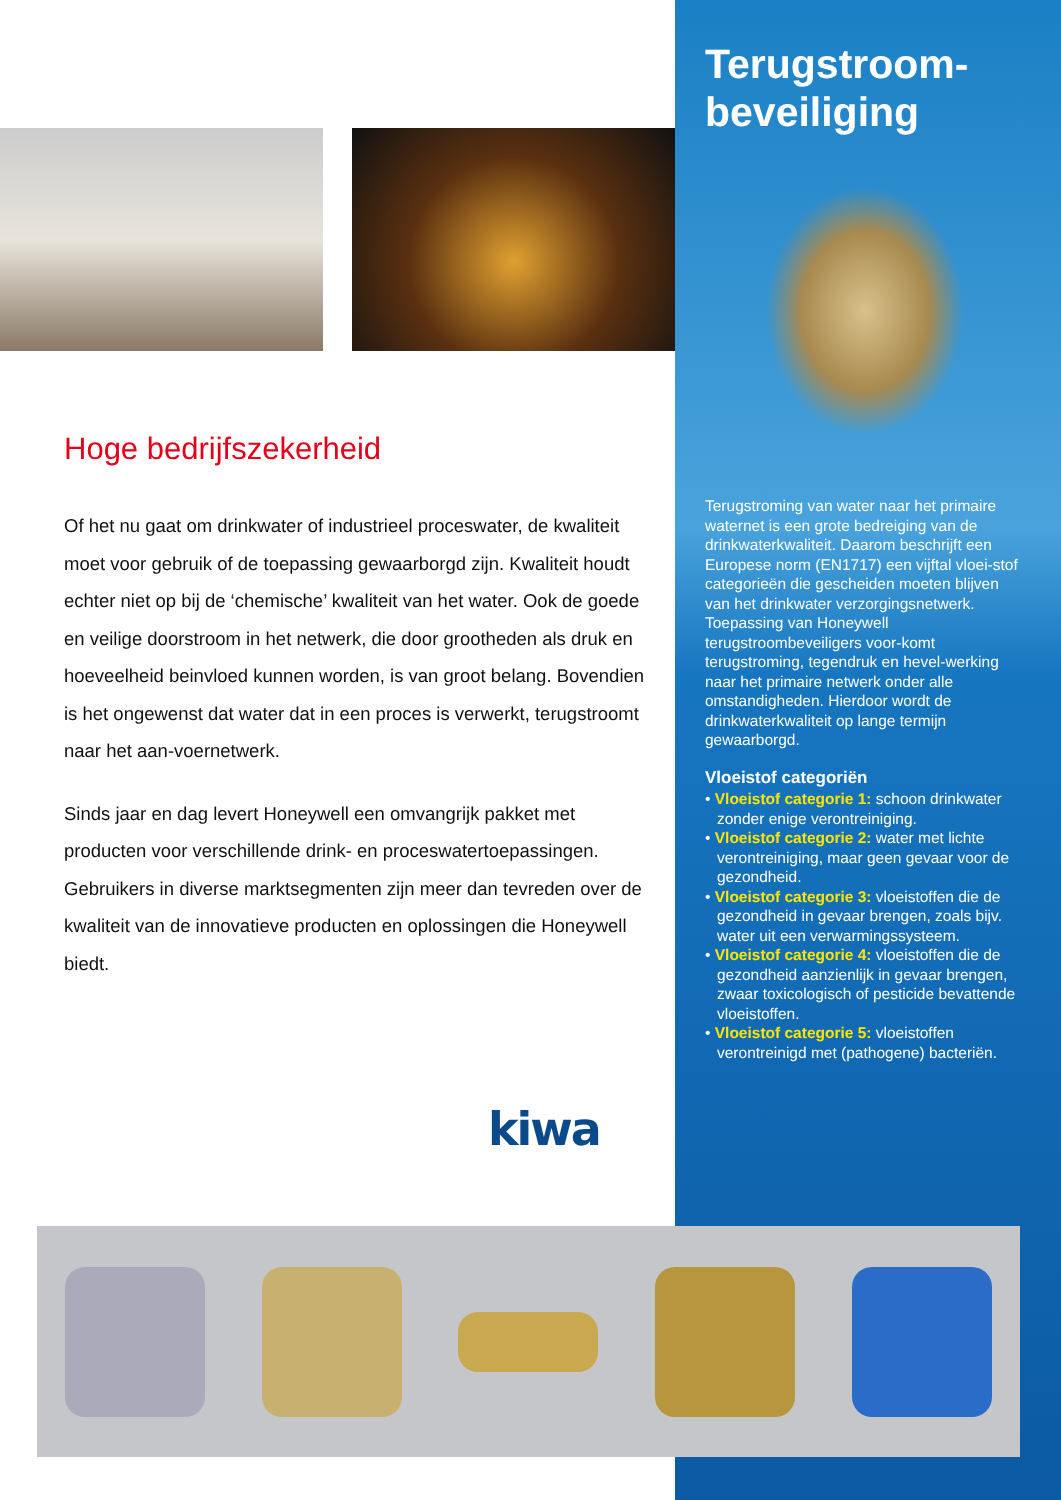Hoge bedrijfszekerheid
Of het nu gaat om drinkwater of industrieel proceswater, de kwaliteit moet voor gebruik of de toepassing gewaarborgd zijn. Kwaliteit houdt echter niet op bij de ‘chemische’ kwaliteit van het water. Ook de goede en veilige doorstroom in het netwerk, die door grootheden als druk en hoeveelheid beinvloed kunnen worden, is van groot belang. Bovendien is het ongewenst dat water dat in een proces is verwerkt, terugstroomt naar het aan-voernetwerk.
Sinds jaar en dag levert Honeywell een omvangrijk pakket met producten voor verschillende drink- en proceswatertoepassingen. Gebruikers in diverse marktsegmenten zijn meer dan tevreden over de kwaliteit van de innovatieve producten en oplossingen die Honeywell biedt.
kiwa
Terugstroom-
beveiliging
Terugstroming van water naar het primaire waternet is een grote bedreiging van de drinkwaterkwaliteit. Daarom beschrijft een Europese norm (EN1717) een vijftal vloei-stof categorieën die gescheiden moeten blijven van het drinkwater verzorgingsnetwerk. Toepassing van Honeywell terugstroombeveiligers voor-komt terugstroming, tegendruk en hevel-werking naar het primaire netwerk onder alle omstandigheden. Hierdoor wordt de drinkwaterkwaliteit op lange termijn gewaarborgd.
Vloeistof categoriën
• Vloeistof categorie 1: schoon drinkwater zonder enige verontreiniging.
• Vloeistof categorie 2: water met lichte verontreiniging, maar geen gevaar voor de gezondheid.
• Vloeistof categorie 3: vloeistoffen die de gezondheid in gevaar brengen, zoals bijv. water uit een verwarmingssysteem.
• Vloeistof categorie 4: vloeistoffen die de gezondheid aanzienlijk in gevaar brengen, zwaar toxicologisch of pesticide bevattende vloeistoffen.
• Vloeistof categorie 5: vloeistoffen verontreinigd met (pathogene) bacteriën.